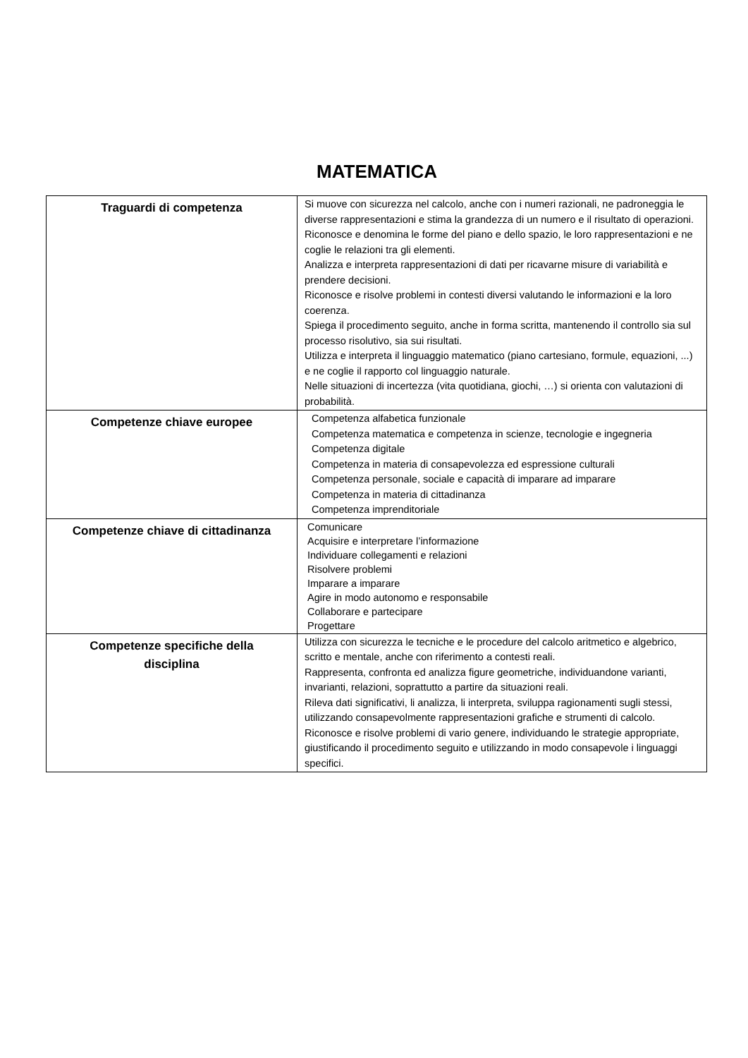MATEMATICA
| Traguardi di competenza | Si muove con sicurezza nel calcolo, anche con i numeri razionali, ne padroneggia le diverse rappresentazioni e stima la grandezza di un numero e il risultato di operazioni. Riconosce e denomina le forme del piano e dello spazio, le loro rappresentazioni e ne coglie le relazioni tra gli elementi. Analizza e interpreta rappresentazioni di dati per ricavarne misure di variabilità e prendere decisioni. Riconosce e risolve problemi in contesti diversi valutando le informazioni e la loro coerenza. Spiega il procedimento seguito, anche in forma scritta, mantenendo il controllo sia sul processo risolutivo, sia sui risultati. Utilizza e interpreta il linguaggio matematico (piano cartesiano, formule, equazioni, ...) e ne coglie il rapporto col linguaggio naturale. Nelle situazioni di incertezza (vita quotidiana, giochi, …) si orienta con valutazioni di probabilità. |
| Competenze chiave europee | Competenza alfabetica funzionale Competenza matematica e competenza in scienze, tecnologie e ingegneria Competenza digitale Competenza in materia di consapevolezza ed espressione culturali Competenza personale, sociale e capacità di imparare ad imparare Competenza in materia di cittadinanza Competenza imprenditoriale |
| Competenze chiave di cittadinanza | Comunicare Acquisire e interpretare l’informazione Individuare collegamenti e relazioni Risolvere problemi Imparare a imparare Agire in modo autonomo e responsabile Collaborare e partecipare Progettare |
| Competenze specifiche della disciplina | Utilizza con sicurezza le tecniche e le procedure del calcolo aritmetico e algebrico, scritto e mentale, anche con riferimento a contesti reali. Rappresenta, confronta ed analizza figure geometriche, individuandone varianti, invarianti, relazioni, soprattutto a partire da situazioni reali. Rileva dati significativi, li analizza, li interpreta, sviluppa ragionamenti sugli stessi, utilizzando consapevolmente rappresentazioni grafiche e strumenti di calcolo. Riconosce e risolve problemi di vario genere, individuando le strategie appropriate, giustificando il procedimento seguito e utilizzando in modo consapevole i linguaggi specifici. |